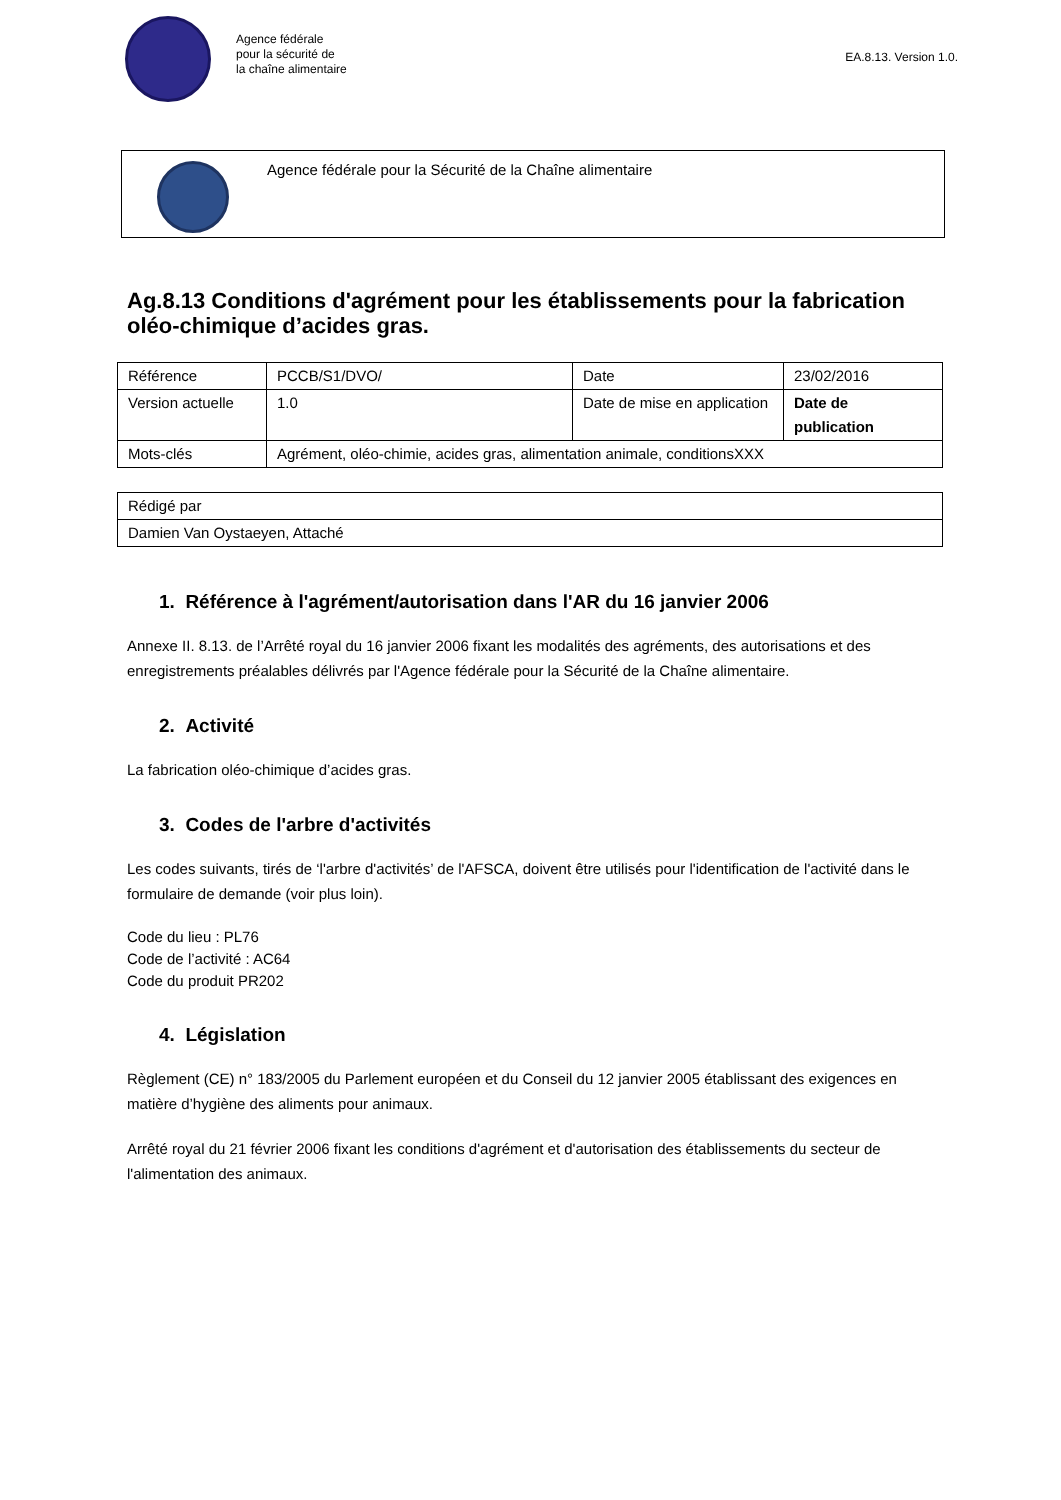Agence fédérale
pour la sécurité de
la chaîne alimentaire
EA.8.13. Version 1.0.
Agence fédérale pour la Sécurité de la Chaîne alimentaire
Ag.8.13 Conditions d'agrément pour les établissements pour la fabrication oléo-chimique d’acides gras.
| Référence | PCCB/S1/DVO/ | Date | 23/02/2016 |
| Version actuelle | 1.0 | Date de mise en application | Date de publication |
| Mots-clés | Agrément, oléo-chimie, acides gras, alimentation animale, conditionsXXX | | |
| Rédigé par |
| Damien Van Oystaeyen, Attaché |
1. Référence à l'agrément/autorisation dans l'AR du 16 janvier 2006
Annexe II. 8.13. de l’Arrêté royal du 16 janvier 2006 fixant les modalités des agréments, des autorisations et des enregistrements préalables délivrés par l'Agence fédérale pour la Sécurité de la Chaîne alimentaire.
2. Activité
La fabrication oléo-chimique d’acides gras.
3. Codes de l'arbre d'activités
Les codes suivants, tirés de ‘l'arbre d'activités’ de l'AFSCA, doivent être utilisés pour l'identification de l'activité dans le formulaire de demande (voir plus loin).
Code du lieu : PL76
Code de l’activité : AC64
Code du produit PR202
4. Législation
Règlement (CE) n° 183/2005 du Parlement européen et du Conseil du 12 janvier 2005 établissant des exigences en matière d’hygiène des aliments pour animaux.
Arrêté royal du 21 février 2006 fixant les conditions d'agrément et d'autorisation des établissements du secteur de l'alimentation des animaux.